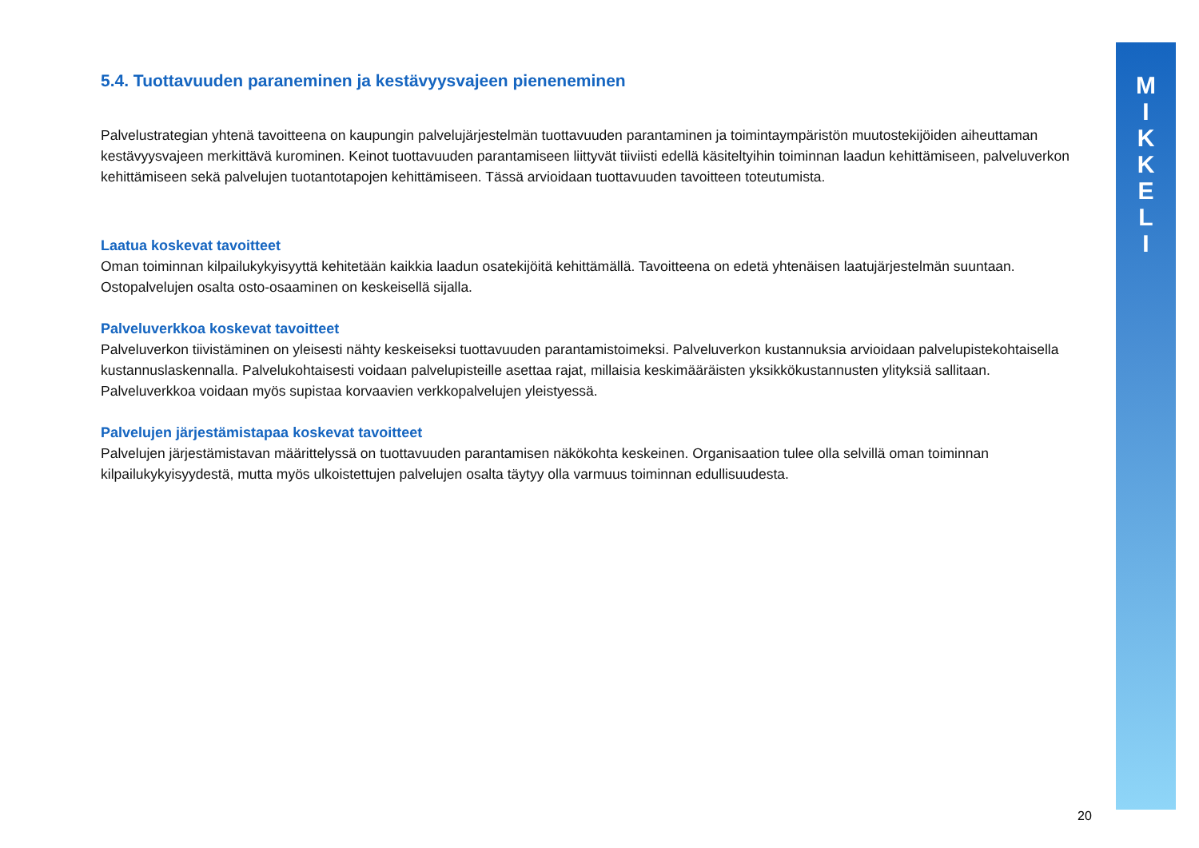M
I
K
K
E
L
I
5.4. Tuottavuuden paraneminen ja kestävyysvajeen pieneneminen
Palvelustrategian yhtenä tavoitteena on kaupungin palvelujärjestelmän tuottavuuden parantaminen ja toimintaympäristön muutostekijöiden aiheuttaman kestävyysvajeen merkittävä kurominen. Keinot tuottavuuden parantamiseen liittyvät tiiviisti edellä käsiteltyihin toiminnan laadun kehittämiseen, palveluverkon kehittämiseen sekä palvelujen tuotantotapojen kehittämiseen. Tässä arvioidaan tuottavuuden tavoitteen toteutumista.
Laatua koskevat tavoitteet
Oman toiminnan kilpailukykyisyyttä kehitetään kaikkia laadun osatekijöitä kehittämällä. Tavoitteena on edetä yhtenäisen laatujärjestelmän suuntaan. Ostopalvelujen osalta osto-osaaminen on keskeisellä sijalla.
Palveluverkkoa koskevat tavoitteet
Palveluverkon tiivistäminen on yleisesti nähty keskeiseksi tuottavuuden parantamistoimeksi. Palveluverkon kustannuksia arvioidaan palvelupistekohtaisella kustannuslaskennalla. Palvelukohtaisesti voidaan palvelupisteille asettaa rajat, millaisia keskimääräisten yksikkökustannusten ylityksiä sallitaan. Palveluverkkoa voidaan myös supistaa korvaavien verkkopalvelujen yleistyessä.
Palvelujen järjestämistapaa koskevat tavoitteet
Palvelujen järjestämistavan määrittelyssä on tuottavuuden parantamisen näkökohta keskeinen. Organisaation tulee olla selvillä oman toiminnan kilpailukykyisyydestä, mutta myös ulkoistettujen palvelujen osalta täytyy olla varmuus toiminnan edullisuudesta.
20